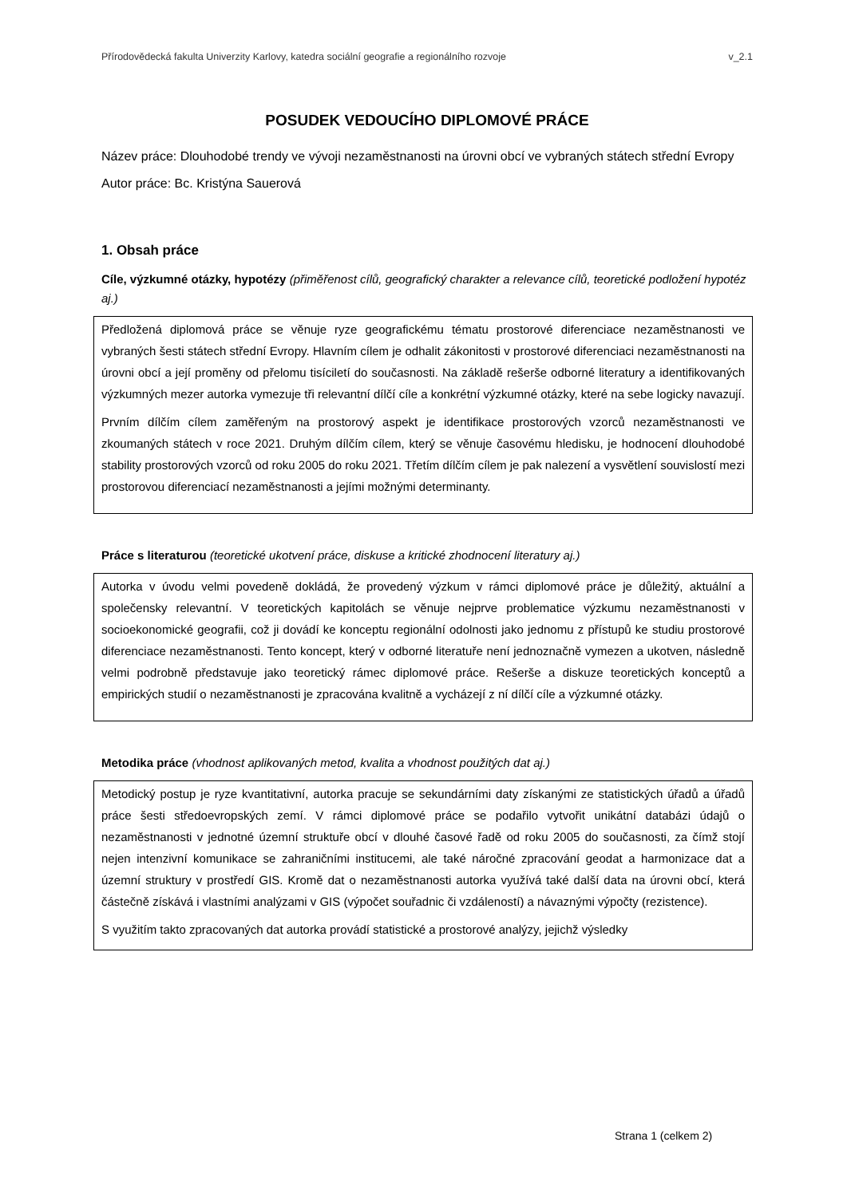Přírodovědecká fakulta Univerzity Karlovy, katedra sociální geografie a regionálního rozvoje v_2.1
POSUDEK VEDOUCÍHO DIPLOMOVÉ PRÁCE
Název práce: Dlouhodobé trendy ve vývoji nezaměstnanosti na úrovni obcí ve vybraných státech střední Evropy
Autor práce: Bc. Kristýna Sauerová
1. Obsah práce
Cíle, výzkumné otázky, hypotézy (přiměřenost cílů, geografický charakter a relevance cílů, teoretické podložení hypotéz aj.)
Předložená diplomová práce se věnuje ryze geografickému tématu prostorové diferenciace nezaměstnanosti ve vybraných šesti státech střední Evropy. Hlavním cílem je odhalit zákonitosti v prostorové diferenciaci nezaměstnanosti na úrovni obcí a její proměny od přelomu tisíciletí do současnosti. Na základě rešerše odborné literatury a identifikovaných výzkumných mezer autorka vymezuje tři relevantní dílčí cíle a konkrétní výzkumné otázky, které na sebe logicky navazují.
Prvním dílčím cílem zaměřeným na prostorový aspekt je identifikace prostorových vzorců nezaměstnanosti ve zkoumaných státech v roce 2021. Druhým dílčím cílem, který se věnuje časovému hledisku, je hodnocení dlouhodobé stability prostorových vzorců od roku 2005 do roku 2021. Třetím dílčím cílem je pak nalezení a vysvětlení souvislostí mezi prostorovou diferenciací nezaměstnanosti a jejími možnými determinanty.
Práce s literaturou (teoretické ukotvení práce, diskuse a kritické zhodnocení literatury aj.)
Autorka v úvodu velmi povedeně dokládá, že provedený výzkum v rámci diplomové práce je důležitý, aktuální a společensky relevantní. V teoretických kapitolách se věnuje nejprve problematice výzkumu nezaměstnanosti v socioekonomické geografii, což ji dovádí ke konceptu regionální odolnosti jako jednomu z přístupů ke studiu prostorové diferenciace nezaměstnanosti. Tento koncept, který v odborné literatuře není jednoznačně vymezen a ukotven, následně velmi podrobně představuje jako teoretický rámec diplomové práce. Rešerše a diskuze teoretických konceptů a empirických studií o nezaměstnanosti je zpracována kvalitně a vycházejí z ní dílčí cíle a výzkumné otázky.
Metodika práce (vhodnost aplikovaných metod, kvalita a vhodnost použitých dat aj.)
Metodický postup je ryze kvantitativní, autorka pracuje se sekundárními daty získanými ze statistických úřadů a úřadů práce šesti středoevropských zemí. V rámci diplomové práce se podařilo vytvořit unikátní databázi údajů o nezaměstnanosti v jednotné územní struktuře obcí v dlouhé časové řadě od roku 2005 do současnosti, za čímž stojí nejen intenzivní komunikace se zahraničními institucemi, ale také náročné zpracování geodat a harmonizace dat a územní struktury v prostředí GIS. Kromě dat o nezaměstnanosti autorka využívá také další data na úrovni obcí, která částečně získává i vlastními analýzami v GIS (výpočet souřadnic či vzdáleností) a návaznými výpočty (rezistence).
S využitím takto zpracovaných dat autorka provádí statistické a prostorové analýzy, jejichž výsledky
Strana 1 (celkem 2)